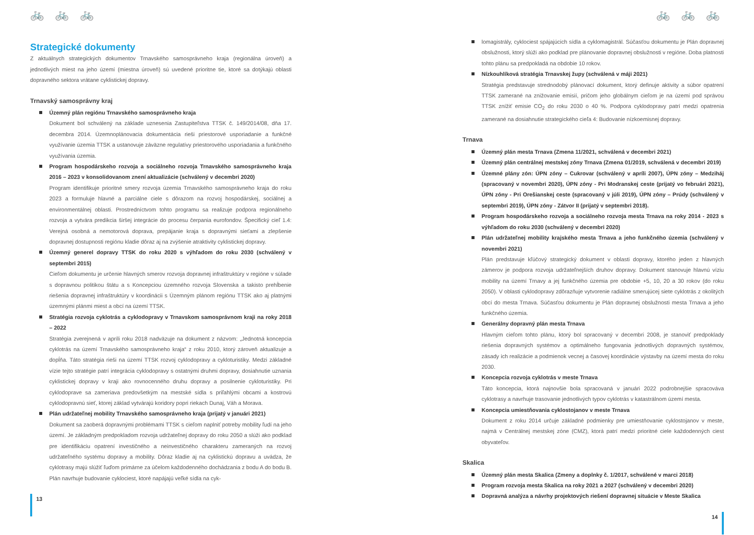🚲 🚲 🚲
Strategické dokumenty
Z aktuálnych strategických dokumentov Trnavského samosprávneho kraja (regionálna úroveň) a jednotlivých miest na jeho území (miestna úroveň) sú uvedené prioritne tie, ktoré sa dotýkajú oblasti dopravného sektora vrátane cyklistickej dopravy.
Trnavský samosprávny kraj
Územný plán regiónu Trnavského samosprávneho kraja
Dokument bol schválený na základe uznesenia Zastupiteľstva TTSK č. 149/2014/08, dňa 17. decembra 2014. Územnoplánovacia dokumentácia rieši priestorové usporiadanie a funkčné využívanie územia TTSK a ustanovuje záväzne regulatívy priestorového usporiadania a funkčného využívania územia.
Program hospodárskeho rozvoja a sociálneho rozvoja Trnavského samosprávneho kraja 2016 – 2023 v konsolidovanom znení aktualizácie (schválený v decembri 2020)
Program identifikuje prioritné smery rozvoja územia Trnavského samosprávneho kraja do roku 2023 a formuluje hlavné a parciálne ciele s dôrazom na rozvoj hospodárskej, sociálnej a environmentálnej oblasti. Prostredníctvom tohto programu sa realizuje podpora regionálneho rozvoja a vytvára predikcia širšej integrácie do procesu čerpania eurofondov. Špecifický cieľ 1.4: Verejná osobná a nemotorová doprava, prepájanie kraja s dopravnými sieťami a zlepšenie dopravnej dostupnosti regiónu kladie dôraz aj na zvýšenie atraktivity cyklistickej dopravy.
Územný generel dopravy TTSK do roku 2020 s výhľadom do roku 2030 (schválený v septembri 2015)
Cieľom dokumentu je určenie hlavných smerov rozvoja dopravnej infraštruktúry v regióne v súlade s dopravnou politikou štátu a s Koncepciou územného rozvoja Slovenska a takisto prehĺbenie riešenia dopravnej infraštruktúry v koordinácii s Územným plánom regiónu TTSK ako aj platnými územnými plánmi miest a obcí na území TTSK.
Stratégia rozvoja cyklotrás a cyklodopravy v Trnavskom samosprávnom kraji na roky 2018 – 2022
Stratégia zverejnená v apríli roku 2018 nadväzuje na dokument z názvom: „Jednotná koncepcia cyklotrás na území Trnavského samosprávneho kraja“ z roku 2010, ktorý zároveň aktualizuje a dopĺňa. Táto stratégia rieši na území TTSK rozvoj cyklodopravy a cykloturistiky. Medzi základné vízie tejto stratégie patrí integrácia cyklodopravy s ostatnými druhmi dopravy, dosiahnutie uznania cyklistickej dopravy v kraji ako rovnocenného druhu dopravy a posilnenie cykloturistiky. Pri cyklodoprave sa zameriava predovšetkým na mestské sídla s priľahlými obcami a kostrovú cyklodopravnú sieť, ktorej základ vytvárajú koridory popri riekach Dunaj, Váh a Morava.
Plán udržateľnej mobility Trnavského samosprávneho kraja (prijatý v januári 2021)
Dokument sa zaoberá dopravnými problémami TTSK s cieľom naplniť potreby mobility ľudí na jeho území. Je základným predpokladom rozvoja udržateľnej dopravy do roku 2050 a slúži ako podklad pre identifikáciu opatrení investičného a neinvestičného charakteru zameraných na rozvoj udržateľného systému dopravy a mobility. Dôraz kladie aj na cyklistickú dopravu a uvádza, že cyklotrasy majú slúžiť ľuďom primárne za účelom každodenného dochádzania z bodu A do bodu B. Plán navrhuje budovanie cyklociest, ktoré napájajú veľké sídla na cyk-
13
🚲 🚲 🚲
lomagistrály, cyklociest spájajúcich sídla a cyklomagistrál. Súčasťou dokumentu je Plán dopravnej obslužnosti, ktorý slúži ako podklad pre plánovanie dopravnej obslužnosti v regióne. Doba platnosti tohto plánu sa predpokladá na obdobie 10 rokov.
Nízkouhlíková stratégia Trnavskej župy (schválená v máji 2021)
Stratégia predstavuje strednodobý plánovací dokument, ktorý definuje aktivity a súbor opatrení TTSK zamerané na znižovanie emisií, pričom jeho globálnym cieľom je na území pod správou TTSK znížiť emisie CO<sub>2</sub> do roku 2030 o 40 %. Podpora cyklodopravy patrí medzi opatrenia zamerané na dosiahnutie strategického cieľa 4: Budovanie nízkoemisnej dopravy.
Trnava
Územný plán mesta Trnava (Zmena 11/2021, schválená v decembri 2021)
Územný plán centrálnej mestskej zóny Trnava (Zmena 01/2019, schválená v decembri 2019)
Územné plány zón: ÚPN zóny – Cukrovar (schválený v apríli 2007), ÚPN zóny – Medziháj (spracovaný v novembri 2020), ÚPN zóny - Pri Modranskej ceste (prijatý vo februári 2021), ÚPN zóny - Pri Orešianskej ceste (spracovaný v júli 2019), ÚPN zóny – Prúdy (schválený v septembri 2019), ÚPN zóny - Zátvor II (prijatý v septembri 2018).
Program hospodárskeho rozvoja a sociálneho rozvoja mesta Trnava na roky 2014 - 2023 s výhľadom do roku 2030 (schválený v decembri 2020)
Plán udržateľnej mobility krajského mesta Trnava a jeho funkčného územia (schválený v novembri 2021)
Plán predstavuje kľúčový strategický dokument v oblasti dopravy, ktorého jeden z hlavných zámerov je podpora rozvoja udržateľnejších druhov dopravy. Dokument stanovuje hlavnú víziu mobility na území Trnavy a jej funkčného územia pre obdobie +5, 10, 20 a 30 rokov (do roku 2050). V oblasti cyklodopravy zdôrazňuje vytvorenie radiálne smerujúcej siete cyklotrás z okolitých obcí do mesta Trnava. Súčasťou dokumentu je Plán dopravnej obslužnosti mesta Trnava a jeho funkčného územia.
Generálny dopravný plán mesta Trnava
Hlavným cieľom tohto plánu, ktorý bol spracovaný v decembri 2008, je stanoviť predpoklady riešenia dopravných systémov a optimálneho fungovania jednotlivých dopravných systémov, zásady ich realizácie a podmienok vecnej a časovej koordinácie výstavby na území mesta do roku 2030.
Koncepcia rozvoja cyklotrás v meste Trnava
Táto koncepcia, ktorá najnovšie bola spracovaná v januári 2022 podrobnejšie spracováva cyklotrasy a navrhuje trasovanie jednotlivých typov cyklotrás v katastrálnom území mesta.
Koncepcia umiestňovania cyklostojanov v meste Trnava
Dokument z roku 2014 určuje základné podmienky pre umiestňovanie cyklostojanov v meste, najmä v Centrálnej mestskej zóne (CMZ), ktorá patrí medzi prioritné ciele každodenných ciest obyvateľov.
Skalica
Územný plán mesta Skalica (Zmeny a doplnky č. 1/2017, schválené v marci 2018)
Program rozvoja mesta Skalica na roky 2021 a 2027 (schválený v decembri 2020)
Dopravná analýza a návrhy projektových riešení dopravnej situácie v Meste Skalica
14